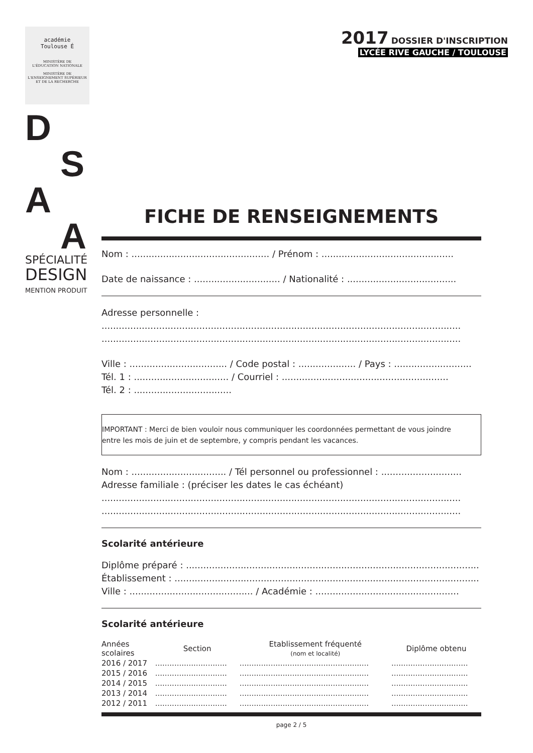académie
Toulouse É
MINISTÈRE DE
L'ÉDUCATION NATIONALE
MINISTÈRE DE
L'ENSEIGNEMENT SUPÉRIEUR
ET DE LA RECHERCHE
D
S
A
A
SPÉCIALITÉ
DESIGN
MENTION PRODUIT
2017 DOSSIER D'INSCRIPTION
LYCÉE RIVE GAUCHE / TOULOUSE
FICHE DE RENSEIGNEMENTS
Nom : ................................................ / Prénom : ..............................................
Date de naissance : .............................. / Nationalité : ......................................
Adresse personnelle :
.............................................................................................................................
.............................................................................................................................
Ville : .................................. / Code postal : .................... / Pays : ...........................
Tél. 1 : ................................. / Courriel : ..........................................................
Tél. 2 : ..................................
IMPORTANT : Merci de bien vouloir nous communiquer les coordonnées permettant de vous joindre
entre les mois de juin et de septembre, y compris pendant les vacances.
Nom : ................................. / Tél personnel ou professionnel : ............................
Adresse familiale : (préciser les dates le cas échéant)
.............................................................................................................................
.............................................................................................................................
Scolarité antérieure
Diplôme préparé : ......................................................................................................
Établissement : ..........................................................................................................
Ville : ........................................... / Académie : ..................................................
Scolarité antérieure
| Années scolaires | Section | Etablissement fréquenté (nom et localité) | Diplôme obtenu |
| --- | --- | --- | --- |
| 2016 / 2017 | .............................. | ...................................................... | ................................ |
| 2015 / 2016 | .............................. | ...................................................... | ................................ |
| 2014 / 2015 | .............................. | ...................................................... | ................................ |
| 2013 / 2014 | .............................. | ...................................................... | ................................ |
| 2012 / 2011 | .............................. | ...................................................... | ................................ |
page 2 / 5